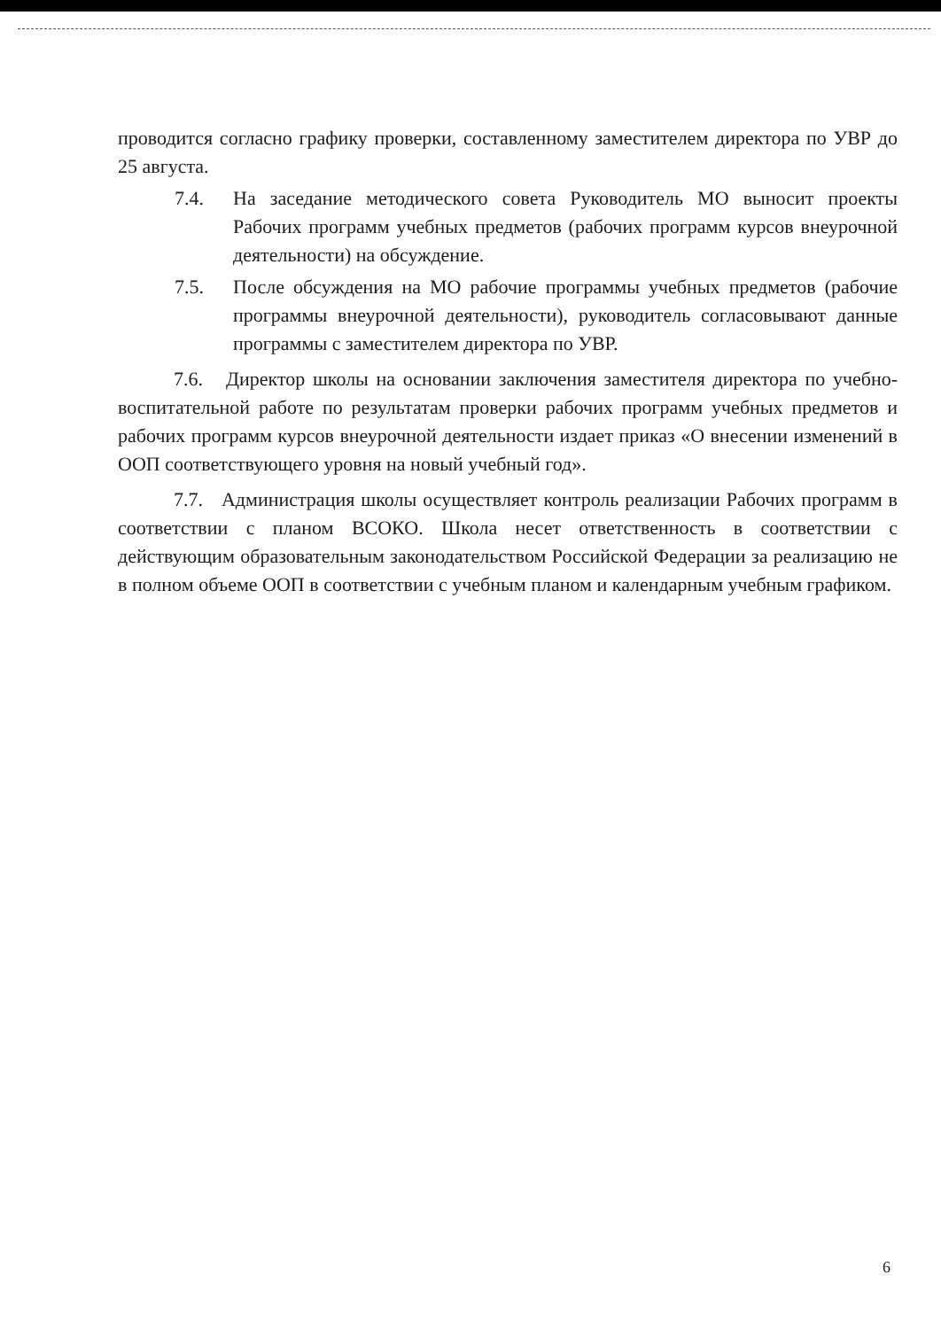проводится согласно графику проверки, составленному заместителем директора по УВР до 25 августа.
7.4. На заседание методического совета Руководитель МО выносит проекты Рабочих программ учебных предметов (рабочих программ курсов внеурочной деятельности) на обсуждение.
7.5. После обсуждения на МО рабочие программы учебных предметов (рабочие программы внеурочной деятельности), руководитель согласовывают данные программы с заместителем директора по УВР.
7.6. Директор школы на основании заключения заместителя директора по учебно-воспитательной работе по результатам проверки рабочих программ учебных предметов и рабочих программ курсов внеурочной деятельности издает приказ «О внесении изменений в ООП соответствующего уровня на новый учебный год».
7.7. Администрация школы осуществляет контроль реализации Рабочих программ в соответствии с планом ВСОКО. Школа несет ответственность в соответствии с действующим образовательным законодательством Российской Федерации за реализацию не в полном объеме ООП в соответствии с учебным планом и календарным учебным графиком.
6